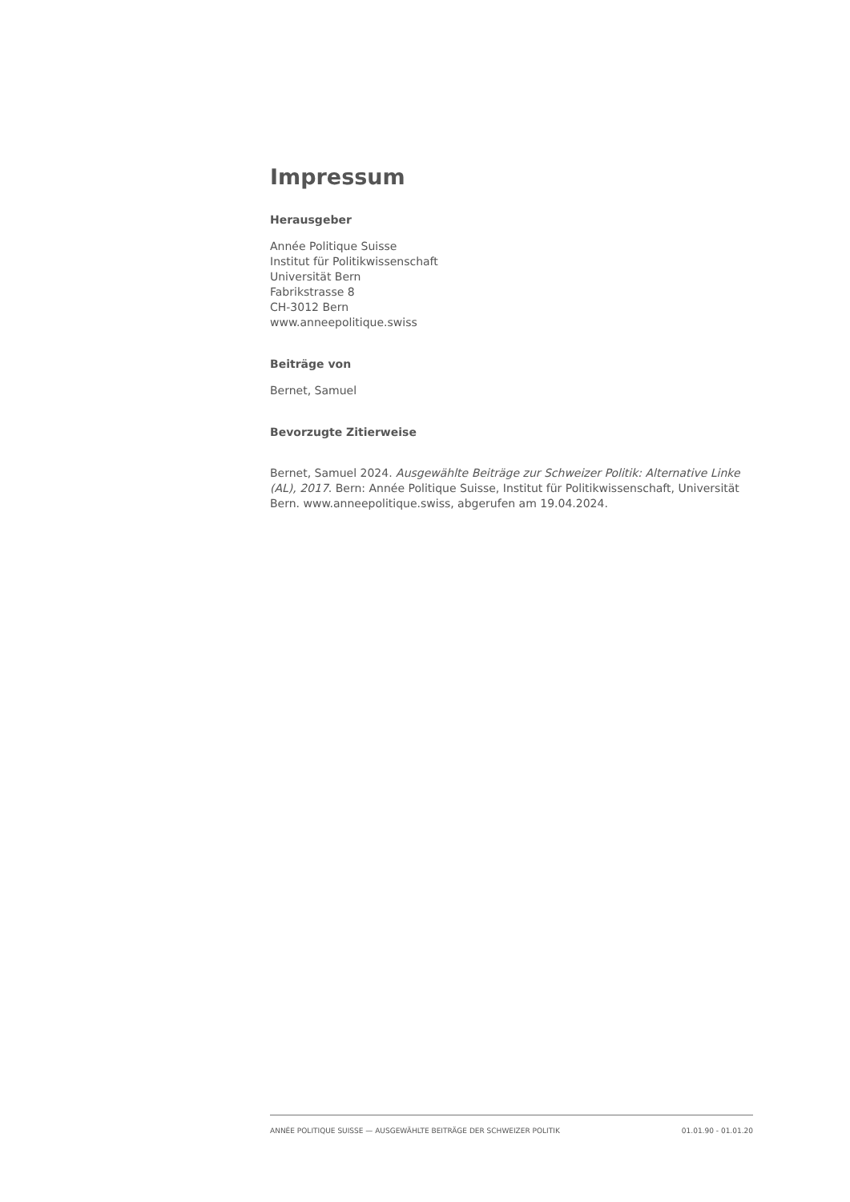Impressum
Herausgeber
Année Politique Suisse
Institut für Politikwissenschaft
Universität Bern
Fabrikstrasse 8
CH-3012 Bern
www.anneepolitique.swiss
Beiträge von
Bernet, Samuel
Bevorzugte Zitierweise
Bernet, Samuel 2024. Ausgewählte Beiträge zur Schweizer Politik: Alternative Linke (AL), 2017. Bern: Année Politique Suisse, Institut für Politikwissenschaft, Universität Bern. www.anneepolitique.swiss, abgerufen am 19.04.2024.
ANNÉE POLITIQUE SUISSE — AUSGEWÄHLTE BEITRÄGE DER SCHWEIZER POLITIK 01.01.90 - 01.01.20